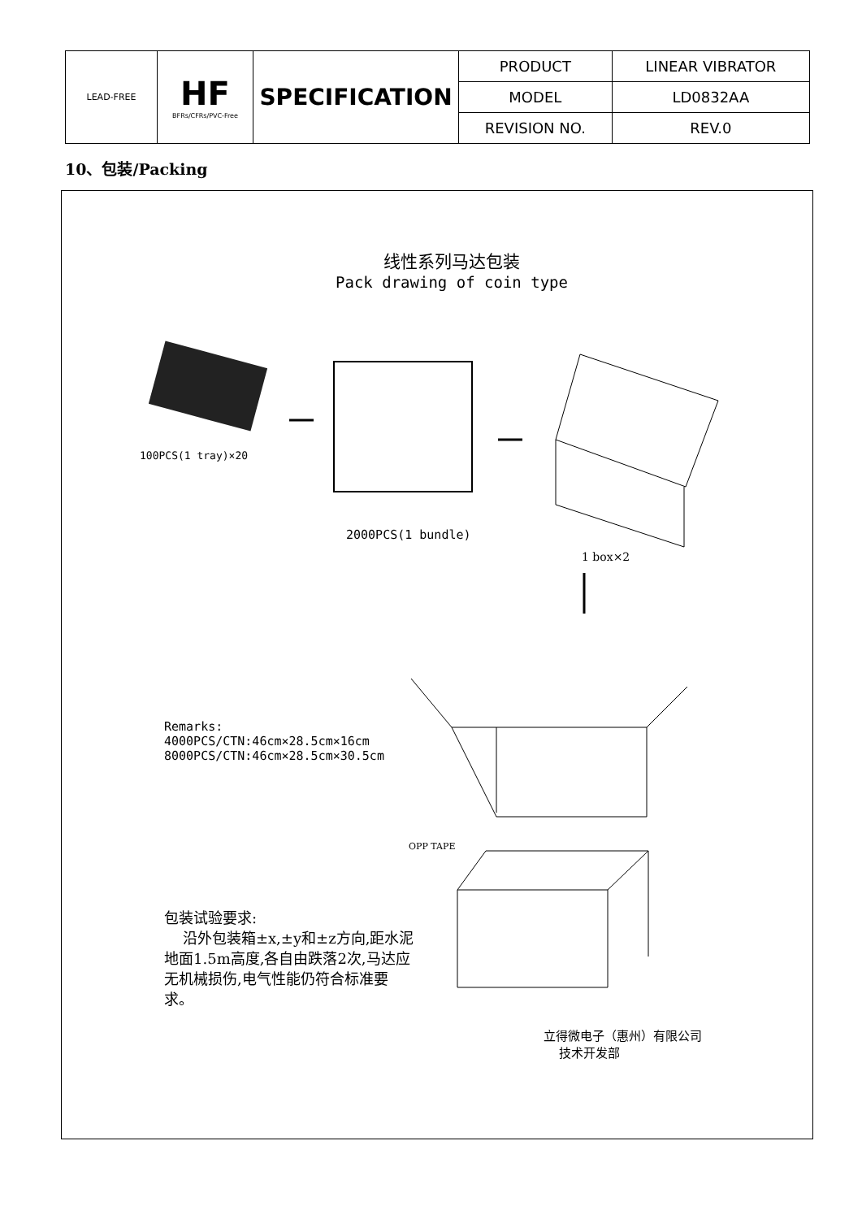| LEAD-FREE | HF BFRs/CFRs/PVC-Free | SPECIFICATION | PRODUCT | LINEAR VIBRATOR |
| | | | MODEL | LD0832AA |
| | | | REVISION NO. | REV.0 |
10、包装/Packing
线性系列马达包装
Pack drawing of coin type
100PCS(1 tray)×20
2000PCS(1 bundle)
1 box×2
Remarks:
4000PCS/CTN:46cm×28.5cm×16cm
8000PCS/CTN:46cm×28.5cm×30.5cm
OPP TAPE
包装试验要求:
沿外包装箱±x,±y和±z方向,距水泥地面1.5m高度,各自由跌落2次,马达应无机械损伤,电气性能仍符合标准要求。
立得微电子（惠州）有限公司
技术开发部